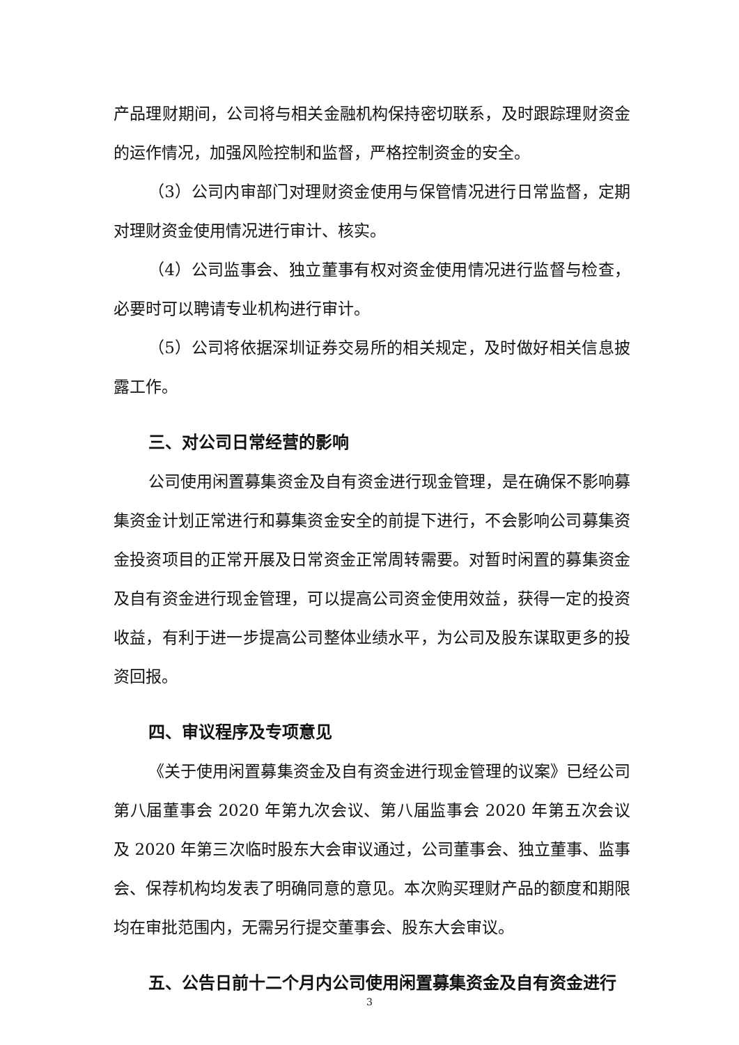产品理财期间，公司将与相关金融机构保持密切联系，及时跟踪理财资金的运作情况，加强风险控制和监督，严格控制资金的安全。
（3）公司内审部门对理财资金使用与保管情况进行日常监督，定期对理财资金使用情况进行审计、核实。
（4）公司监事会、独立董事有权对资金使用情况进行监督与检查，必要时可以聘请专业机构进行审计。
（5）公司将依据深圳证券交易所的相关规定，及时做好相关信息披露工作。
三、对公司日常经营的影响
公司使用闲置募集资金及自有资金进行现金管理，是在确保不影响募集资金计划正常进行和募集资金安全的前提下进行，不会影响公司募集资金投资项目的正常开展及日常资金正常周转需要。对暂时闲置的募集资金及自有资金进行现金管理，可以提高公司资金使用效益，获得一定的投资收益，有利于进一步提高公司整体业绩水平，为公司及股东谋取更多的投资回报。
四、审议程序及专项意见
《关于使用闲置募集资金及自有资金进行现金管理的议案》已经公司第八届董事会 2020 年第九次会议、第八届监事会 2020 年第五次会议及 2020 年第三次临时股东大会审议通过，公司董事会、独立董事、监事会、保荐机构均发表了明确同意的意见。本次购买理财产品的额度和期限均在审批范围内，无需另行提交董事会、股东大会审议。
五、公告日前十二个月内公司使用闲置募集资金及自有资金进行
3